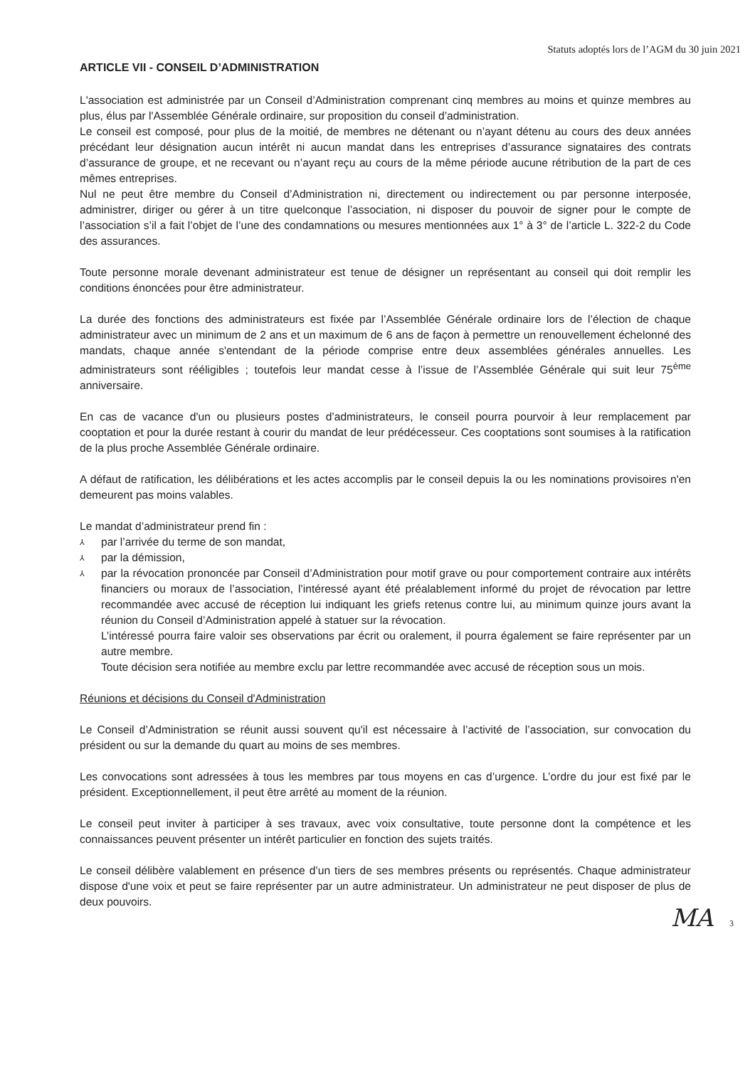Statuts adoptés lors de l’AGM du 30 juin 2021
ARTICLE VII - CONSEIL D’ADMINISTRATION
L'association est administrée par un Conseil d’Administration comprenant cinq membres au moins et quinze membres au plus, élus par l'Assemblée Générale ordinaire, sur proposition du conseil d’administration.
Le conseil est composé, pour plus de la moitié, de membres ne détenant ou n’ayant détenu au cours des deux années précédant leur désignation aucun intérêt ni aucun mandat dans les entreprises d’assurance signataires des contrats d’assurance de groupe, et ne recevant ou n’ayant reçu au cours de la même période aucune rétribution de la part de ces mêmes entreprises.
Nul ne peut être membre du Conseil d’Administration ni, directement ou indirectement ou par personne interposée, administrer, diriger ou gérer à un titre quelconque l’association, ni disposer du pouvoir de signer pour le compte de l’association s’il a fait l’objet de l’une des condamnations ou mesures mentionnées aux 1° à 3° de l’article L. 322-2 du Code des assurances.
Toute personne morale devenant administrateur est tenue de désigner un représentant au conseil qui doit remplir les conditions énoncées pour être administrateur.
La durée des fonctions des administrateurs est fixée par l’Assemblée Générale ordinaire lors de l’élection de chaque administrateur avec un minimum de 2 ans et un maximum de 6 ans de façon à permettre un renouvellement échelonné des mandats, chaque année s'entendant de la période comprise entre deux assemblées générales annuelles. Les administrateurs sont rééligibles ; toutefois leur mandat cesse à l’issue de l’Assemblée Générale qui suit leur 75<sup>ème</sup> anniversaire.
En cas de vacance d'un ou plusieurs postes d’administrateurs, le conseil pourra pourvoir à leur remplacement par cooptation et pour la durée restant à courir du mandat de leur prédécesseur. Ces cooptations sont soumises à la ratification de la plus proche Assemblée Générale ordinaire.
A défaut de ratification, les délibérations et les actes accomplis par le conseil depuis la ou les nominations provisoires n'en demeurent pas moins valables.
Le mandat d’administrateur prend fin :
⅄ par l’arrivée du terme de son mandat,
⅄ par la démission,
⅄ par la révocation prononcée par Conseil d’Administration pour motif grave ou pour comportement contraire aux intérêts financiers ou moraux de l’association, l’intéressé ayant été préalablement informé du projet de révocation par lettre recommandée avec accusé de réception lui indiquant les griefs retenus contre lui, au minimum quinze jours avant la réunion du Conseil d’Administration appelé à statuer sur la révocation.
L’intéressé pourra faire valoir ses observations par écrit ou oralement, il pourra également se faire représenter par un autre membre.
Toute décision sera notifiée au membre exclu par lettre recommandée avec accusé de réception sous un mois.
Réunions et décisions du Conseil d'Administration
Le Conseil d’Administration se réunit aussi souvent qu'il est nécessaire à l’activité de l’association, sur convocation du président ou sur la demande du quart au moins de ses membres.
Les convocations sont adressées à tous les membres par tous moyens en cas d’urgence. L’ordre du jour est fixé par le président. Exceptionnellement, il peut être arrêté au moment de la réunion.
Le conseil peut inviter à participer à ses travaux, avec voix consultative, toute personne dont la compétence et les connaissances peuvent présenter un intérêt particulier en fonction des sujets traités.
Le conseil délibère valablement en présence d’un tiers de ses membres présents ou représentés. Chaque administrateur dispose d'une voix et peut se faire représenter par un autre administrateur. Un administrateur ne peut disposer de plus de deux pouvoirs.
MA 3